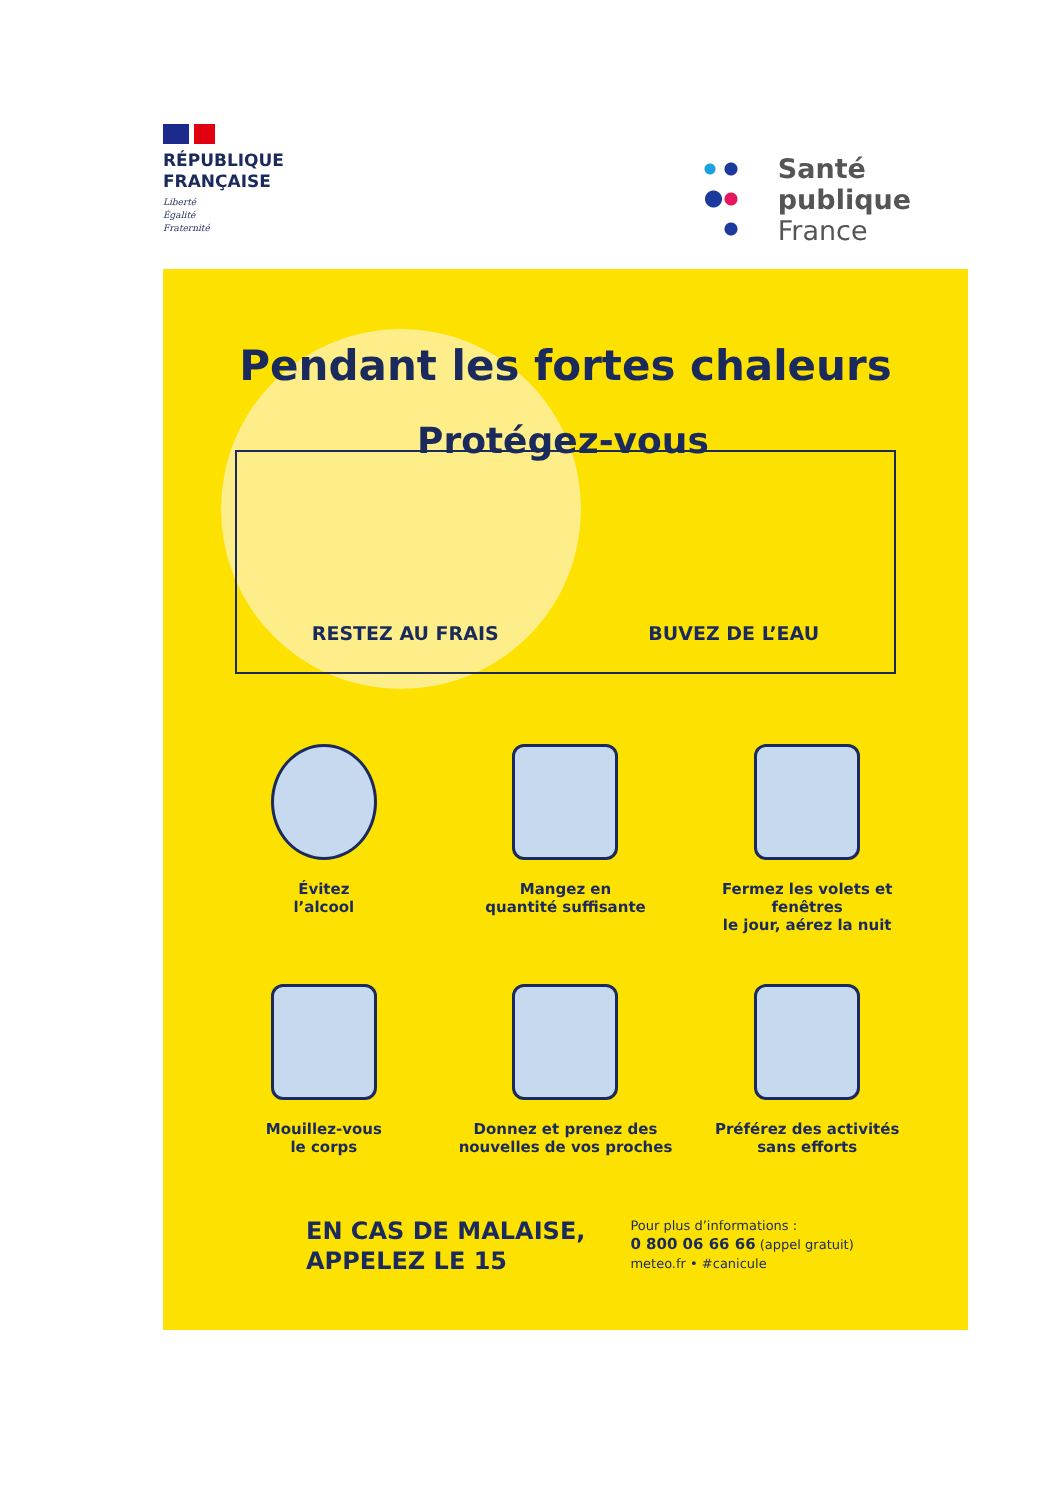RÉPUBLIQUE
FRANÇAISE
Liberté
Égalité
Fraternité
Santé
publique
France
Pendant les fortes chaleurs
Protégez-vous
RESTEZ AU FRAIS BUVEZ DE L’EAU
Évitez
l’alcool
Mangez en
quantité suffisante
Fermez les volets et fenêtres
le jour, aérez la nuit
Mouillez-vous
le corps
Donnez et prenez des
nouvelles de vos proches
Préférez des activités
sans efforts
EN CAS DE MALAISE,
APPELEZ LE 15
Pour plus d’informations :
0 800 06 66 66 (appel gratuit)
meteo.fr • #canicule